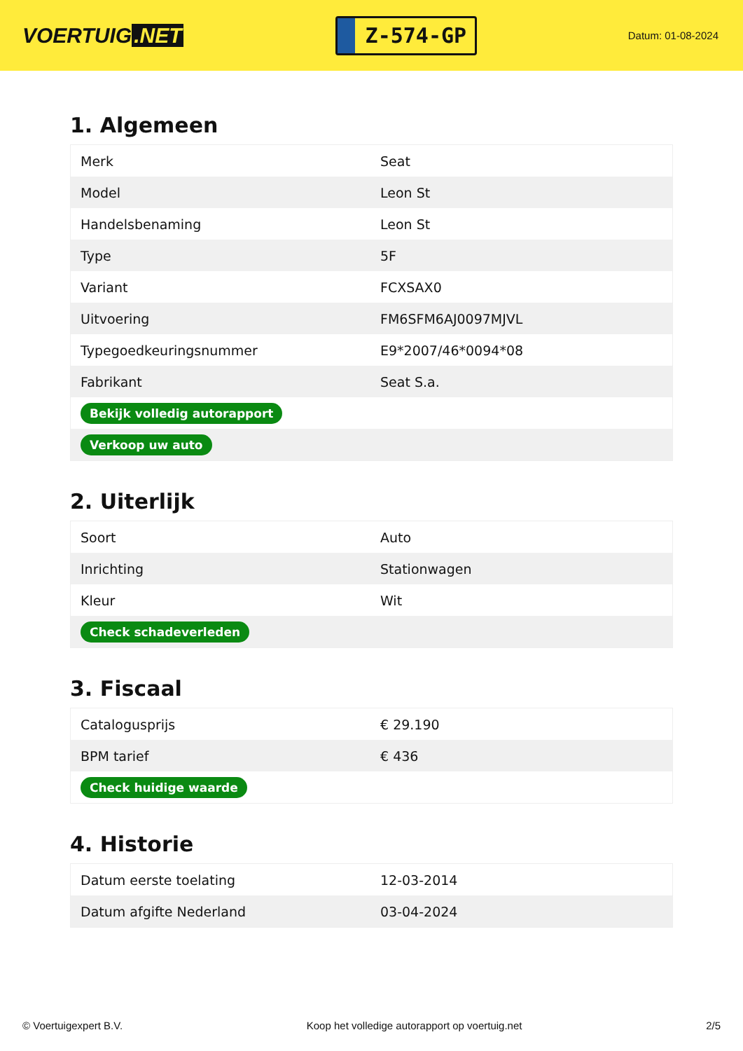VOERTUIG.NET
Z-574-GP
Datum: 01-08-2024
1. Algemeen
| Merk | Seat |
| Model | Leon St |
| Handelsbenaming | Leon St |
| Type | 5F |
| Variant | FCXSAX0 |
| Uitvoering | FM6SFM6AJ0097MJVL |
| Typegoedkeuringsnummer | E9*2007/46*0094*08 |
| Fabrikant | Seat S.a. |
| Bekijk volledig autorapport | |
| Verkoop uw auto | |
2. Uiterlijk
| Soort | Auto |
| Inrichting | Stationwagen |
| Kleur | Wit |
| Check schadeverleden | |
3. Fiscaal
| Catalogusprijs | € 29.190 |
| BPM tarief | € 436 |
| Check huidige waarde | |
4. Historie
| Datum eerste toelating | 12-03-2014 |
| Datum afgifte Nederland | 03-04-2024 |
© Voertuigexpert B.V. Koop het volledige autorapport op voertuig.net 2/5